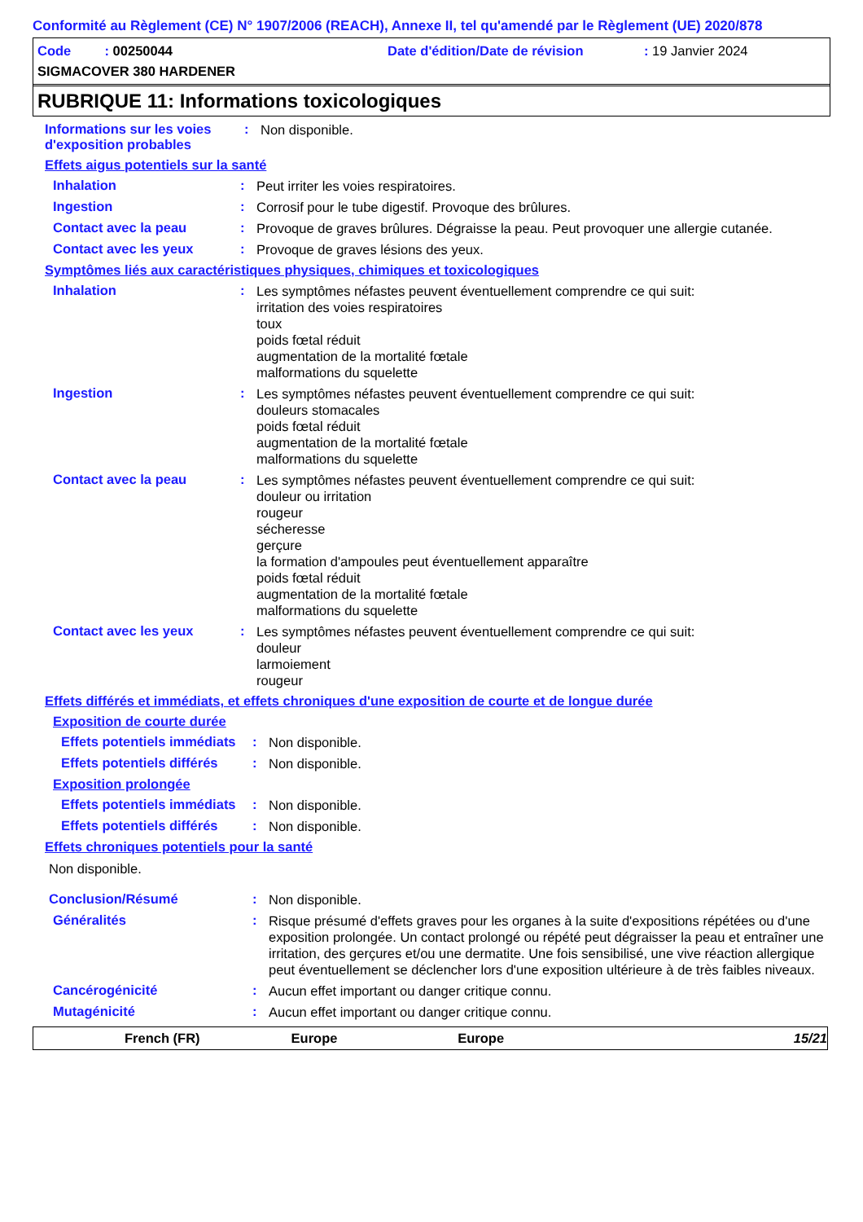Conformité au Règlement (CE) N° 1907/2006 (REACH), Annexe II, tel qu'amendé par le Règlement (UE) 2020/878
Code : 00250044 Date d'édition/Date de révision: 19 Janvier 2024
SIGMACOVER 380 HARDENER
RUBRIQUE 11: Informations toxicologiques
Informations sur les voies d'exposition probables
:
Non disponible.
Effets aigus potentiels sur la santé
Inhalation :
Peut irriter les voies respiratoires.
Ingestion :
Corrosif pour le tube digestif. Provoque des brûlures.
Contact avec la peau :
Provoque de graves brûlures. Dégraisse la peau. Peut provoquer une allergie cutanée.
Contact avec les yeux :
Provoque de graves lésions des yeux.
Symptômes liés aux caractéristiques physiques, chimiques et toxicologiques
Inhalation :
Les symptômes néfastes peuvent éventuellement comprendre ce qui suit:
irritation des voies respiratoires
toux
poids fœtal réduit
augmentation de la mortalité fœtale
malformations du squelette
Ingestion :
Les symptômes néfastes peuvent éventuellement comprendre ce qui suit:
douleurs stomacales
poids fœtal réduit
augmentation de la mortalité fœtale
malformations du squelette
Contact avec la peau :
Les symptômes néfastes peuvent éventuellement comprendre ce qui suit:
douleur ou irritation
rougeur
sécheresse
gerçure
la formation d'ampoules peut éventuellement apparaître
poids fœtal réduit
augmentation de la mortalité fœtale
malformations du squelette
Contact avec les yeux :
Les symptômes néfastes peuvent éventuellement comprendre ce qui suit:
douleur
larmoiement
rougeur
Effets différés et immédiats, et effets chroniques d'une exposition de courte et de longue durée
Exposition de courte durée
Effets potentiels immédiats
:
Non disponible.
Effets potentiels différés
:
Non disponible.
Exposition prolongée
Effets potentiels immédiats
:
Non disponible.
Effets potentiels différés
:
Non disponible.
Effets chroniques potentiels pour la santé
Non disponible.
Conclusion/Résumé :
Non disponible.
Généralités :
Risque présumé d'effets graves pour les organes à la suite d'expositions répétées ou d'une exposition prolongée. Un contact prolongé ou répété peut dégraisser la peau et entraîner une irritation, des gerçures et/ou une dermatite. Une fois sensibilisé, une vive réaction allergique peut éventuellement se déclencher lors d'une exposition ultérieure à de très faibles niveaux.
Cancérogénicité :
Aucun effet important ou danger critique connu.
Mutagénicité :
Aucun effet important ou danger critique connu.
French (FR) Europe Europe 15/21